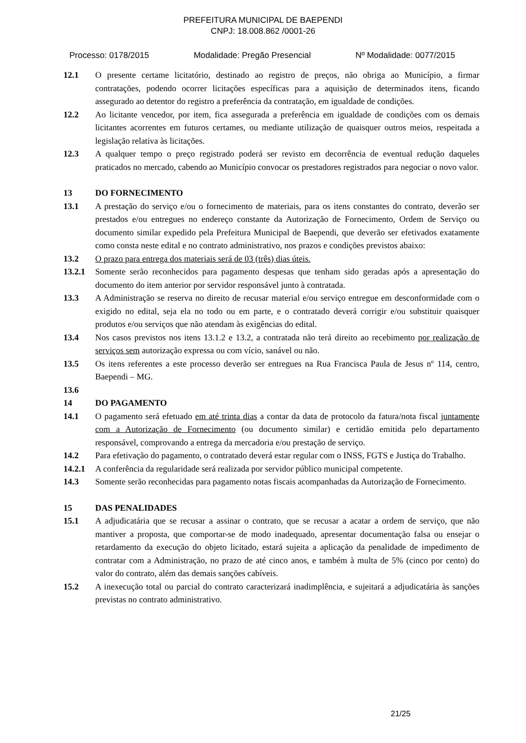PREFEITURA MUNICIPAL DE BAEPENDI
CNPJ: 18.008.862 /0001-26
Processo: 0178/2015 Modalidade: Pregão Presencial Nº Modalidade: 0077/2015
12.1 O presente certame licitatório, destinado ao registro de preços, não obriga ao Município, a firmar contratações, podendo ocorrer licitações específicas para a aquisição de determinados itens, ficando assegurado ao detentor do registro a preferência da contratação, em igualdade de condições.
12.2 Ao licitante vencedor, por item, fica assegurada a preferência em igualdade de condições com os demais licitantes acorrentes em futuros certames, ou mediante utilização de quaisquer outros meios, respeitada a legislação relativa às licitações.
12.3 A qualquer tempo o preço registrado poderá ser revisto em decorrência de eventual redução daqueles praticados no mercado, cabendo ao Município convocar os prestadores registrados para negociar o novo valor.
13 DO FORNECIMENTO
13.1 A prestação do serviço e/ou o fornecimento de materiais, para os itens constantes do contrato, deverão ser prestados e/ou entregues no endereço constante da Autorização de Fornecimento, Ordem de Serviço ou documento similar expedido pela Prefeitura Municipal de Baependi, que deverão ser efetivados exatamente como consta neste edital e no contrato administrativo, nos prazos e condições previstos abaixo:
13.2 O prazo para entrega dos materiais será de 03 (três) dias úteis.
13.2.1 Somente serão reconhecidos para pagamento despesas que tenham sido geradas após a apresentação do documento do item anterior por servidor responsável junto à contratada.
13.3 A Administração se reserva no direito de recusar material e/ou serviço entregue em desconformidade com o exigido no edital, seja ela no todo ou em parte, e o contratado deverá corrigir e/ou substituir quaisquer produtos e/ou serviços que não atendam às exigências do edital.
13.4 Nos casos previstos nos itens 13.1.2 e 13.2, a contratada não terá direito ao recebimento por realização de serviços sem autorização expressa ou com vício, sanável ou não.
13.5 Os itens referentes a este processo deverão ser entregues na Rua Francisca Paula de Jesus nº 114, centro, Baependi – MG.
13.6
14 DO PAGAMENTO
14.1 O pagamento será efetuado em até trinta dias a contar da data de protocolo da fatura/nota fiscal juntamente com a Autorização de Fornecimento (ou documento similar) e certidão emitida pelo departamento responsável, comprovando a entrega da mercadoria e/ou prestação de serviço.
14.2 Para efetivação do pagamento, o contratado deverá estar regular com o INSS, FGTS e Justiça do Trabalho.
14.2.1 A conferência da regularidade será realizada por servidor público municipal competente.
14.3 Somente serão reconhecidas para pagamento notas fiscais acompanhadas da Autorização de Fornecimento.
15 DAS PENALIDADES
15.1 A adjudicatária que se recusar a assinar o contrato, que se recusar a acatar a ordem de serviço, que não mantiver a proposta, que comportar-se de modo inadequado, apresentar documentação falsa ou ensejar o retardamento da execução do objeto licitado, estará sujeita a aplicação da penalidade de impedimento de contratar com a Administração, no prazo de até cinco anos, e também à multa de 5% (cinco por cento) do valor do contrato, além das demais sanções cabíveis.
15.2 A inexecução total ou parcial do contrato caracterizará inadimplência, e sujeitará a adjudicatária às sanções previstas no contrato administrativo.
21/25